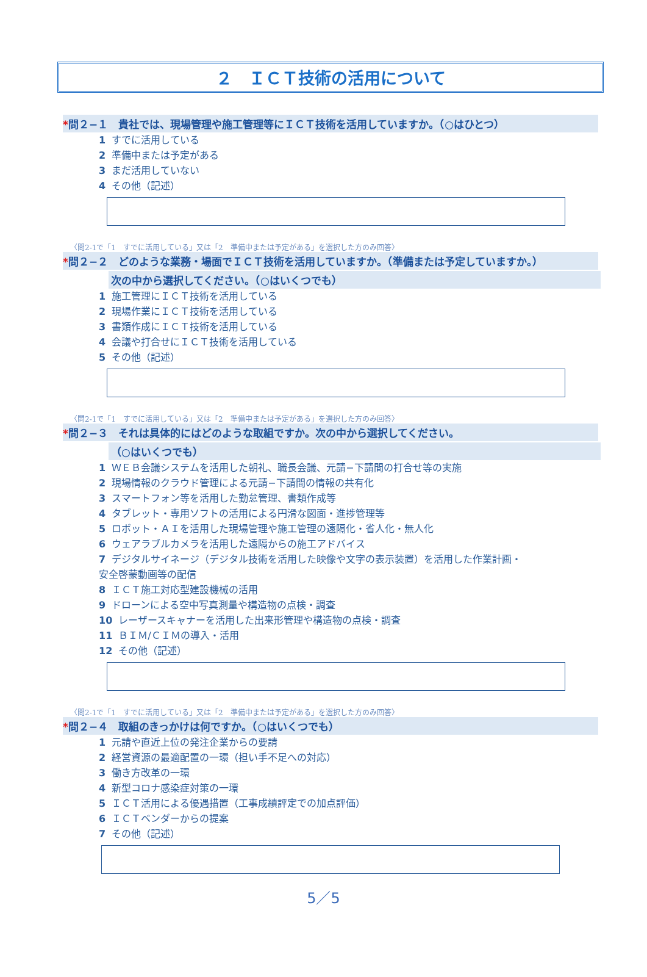２　ＩＣＴ技術の活用について
*問２−１　貴社では、現場管理や施工管理等にＩＣＴ技術を活用していますか。（○はひとつ）
1 すでに活用している
2 準備中または予定がある
3 まだ活用していない
4 その他（記述）
〈問2-1で「1　すでに活用している」又は「2　準備中または予定がある」を選択した方のみ回答〉
*問２−２　どのような業務・場面でＩＣＴ技術を活用していますか。（準備または予定していますか。）
次の中から選択してください。（○はいくつでも）
1 施工管理にＩＣＴ技術を活用している
2 現場作業にＩＣＴ技術を活用している
3 書類作成にＩＣＴ技術を活用している
4 会議や打合せにＩＣＴ技術を活用している
5 その他（記述）
〈問2-1で「1　すでに活用している」又は「2　準備中または予定がある」を選択した方のみ回答〉
*問２−３　それは具体的にはどのような取組ですか。次の中から選択してください。
（○はいくつでも）
1 ＷＥＢ会議システムを活用した朝礼、職長会議、元請−下請間の打合せ等の実施
2 現場情報のクラウド管理による元請−下請間の情報の共有化
3 スマートフォン等を活用した勤怠管理、書類作成等
4 タブレット・専用ソフトの活用による円滑な図面・進捗管理等
5 ロボット・ＡＩを活用した現場管理や施工管理の遠隔化・省人化・無人化
6 ウェアラブルカメラを活用した遠隔からの施工アドバイス
7 デジタルサイネージ（デジタル技術を活用した映像や文字の表示装置）を活用した作業計画・
安全啓蒙動画等の配信
8 ＩＣＴ施工対応型建設機械の活用
9 ドローンによる空中写真測量や構造物の点検・調査
10 レーザースキャナーを活用した出来形管理や構造物の点検・調査
11 ＢＩＭ/ＣＩＭの導入・活用
12 その他（記述）
〈問2-1で「1　すでに活用している」又は「2　準備中または予定がある」を選択した方のみ回答〉
*問２−４　取組のきっかけは何ですか。（○はいくつでも）
1 元請や直近上位の発注企業からの要請
2 経営資源の最適配置の一環（担い手不足への対応）
3 働き方改革の一環
4 新型コロナ感染症対策の一環
5 ＩＣＴ活用による優遇措置（工事成績評定での加点評価）
6 ＩＣＴベンダーからの提案
7 その他（記述）
5／5